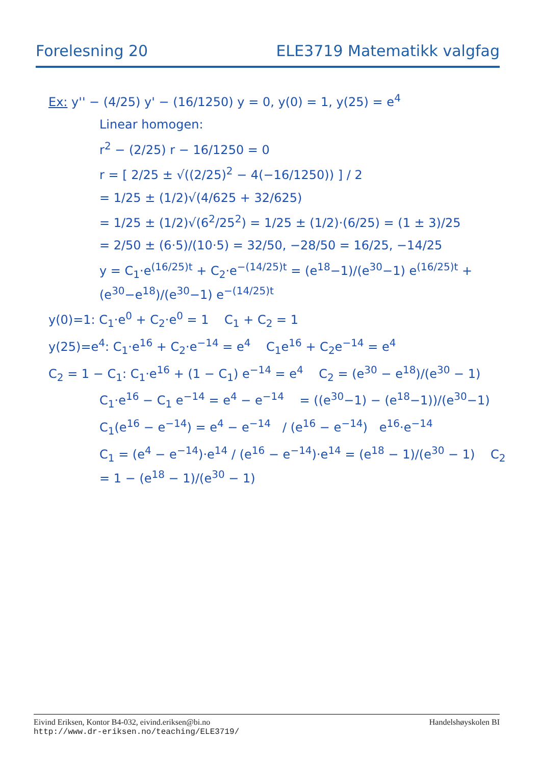Forelesning 20 ELE3719 Matematikk valgfag
Ex: y'' − (4/25) y' − (16/1250) y = 0, y(0) = 1, y(25) = e<sup>4</sup>
Linear homogen:
r<sup>2</sup> − (2/25) r − 16/1250 = 0
r = [ 2/25 ± √((2/25)<sup>2</sup> − 4(−16/1250)) ] / 2
= 1/25 ± (1/2)√(4/625 + 32/625)
= 1/25 ± (1/2)√(6<sup>2</sup>/25<sup>2</sup>) = 1/25 ± (1/2)·(6/25) = (1 ± 3)/25
= 2/50 ± (6·5)/(10·5) = 32/50, −28/50 = 16/25, −14/25
y = C<sub>1</sub>·e<sup>(16/25)t</sup> + C<sub>2</sub>·e<sup>−(14/25)t</sup> = (e<sup>18</sup>−1)/(e<sup>30</sup>−1) e<sup>(16/25)t</sup> + (e<sup>30</sup>−e<sup>18</sup>)/(e<sup>30</sup>−1) e<sup>−(14/25)t</sup>
y(0)=1: C<sub>1</sub>·e<sup>0</sup> + C<sub>2</sub>·e<sup>0</sup> = 1 C<sub>1</sub> + C<sub>2</sub> = 1
y(25)=e<sup>4</sup>: C<sub>1</sub>·e<sup>16</sup> + C<sub>2</sub>·e<sup>−14</sup> = e<sup>4</sup> C<sub>1</sub>e<sup>16</sup> + C<sub>2</sub>e<sup>−14</sup> = e<sup>4</sup>
C<sub>2</sub> = 1 − C<sub>1</sub>: C<sub>1</sub>·e<sup>16</sup> + (1 − C<sub>1</sub>) e<sup>−14</sup> = e<sup>4</sup> C<sub>2</sub> = (e<sup>30</sup> − e<sup>18</sup>)/(e<sup>30</sup> − 1)
C<sub>1</sub>·e<sup>16</sup> − C<sub>1</sub> e<sup>−14</sup> = e<sup>4</sup> − e<sup>−14</sup> = ((e<sup>30</sup>−1) − (e<sup>18</sup>−1))/(e<sup>30</sup>−1)
C<sub>1</sub>(e<sup>16</sup> − e<sup>−14</sup>) = e<sup>4</sup> − e<sup>−14</sup> / (e<sup>16</sup> − e<sup>−14</sup>) e<sup>16</sup>·e<sup>−14</sup>
C<sub>1</sub> = (e<sup>4</sup> − e<sup>−14</sup>)·e<sup>14</sup> / (e<sup>16</sup> − e<sup>−14</sup>)·e<sup>14</sup> = (e<sup>18</sup> − 1)/(e<sup>30</sup> − 1) C<sub>2</sub> = 1 − (e<sup>18</sup> − 1)/(e<sup>30</sup> − 1)
Eivind Eriksen, Kontor B4-032, eivind.eriksen@bi.no
http://www.dr-eriksen.no/teaching/ELE3719/
Handelshøyskolen BI